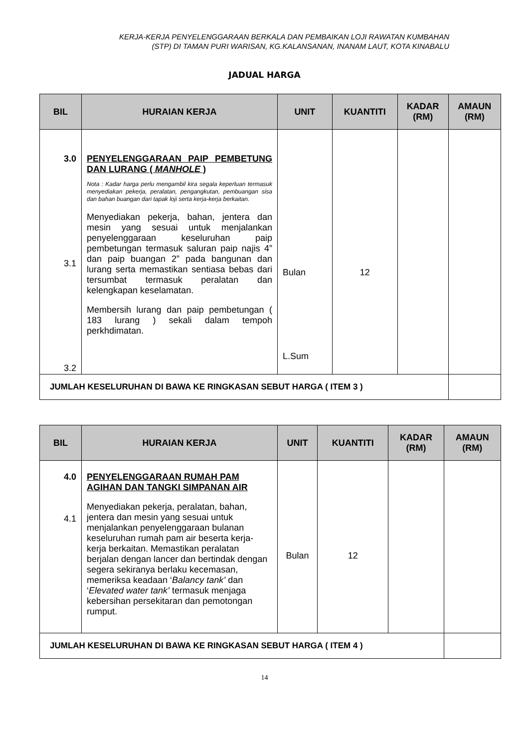KERJA-KERJA PENYELENGGARAAN BERKALA DAN PEMBAIKAN LOJI RAWATAN KUMBAHAN
(STP) DI TAMAN PURI WARISAN, KG.KALANSANAN, INANAM LAUT, KOTA KINABALU
JADUAL HARGA
| BIL | HURAIAN KERJA | UNIT | KUANTITI | KADAR (RM) | AMAUN (RM) |
| --- | --- | --- | --- | --- | --- |
| 3.0 3.1 3.2 | PENYELENGGARAAN PAIP PEMBETUNG DAN LURANG ( MANHOLE ) Nota : Kadar harga perlu mengambil kira segala keperluan termasuk menyediakan pekerja, peralatan, pengangkutan, pembuangan sisa dan bahan buangan dari tapak loji serta kerja-kerja berkaitan. Menyediakan pekerja, bahan, jentera dan mesin yang sesuai untuk menjalankan penyelenggaraan keseluruhan paip pembetungan termasuk saluran paip najis 4” dan paip buangan 2” pada bangunan dan lurang serta memastikan sentiasa bebas dari tersumbat termasuk peralatan dan kelengkapan keselamatan. Membersih lurang dan paip pembetungan ( 183 lurang ) sekali dalam tempoh perkhdimatan. | Bulan L.Sum | 12 | | |
| JUMLAH KESELURUHAN DI BAWA KE RINGKASAN SEBUT HARGA ( ITEM 3 ) | | | | | |
| BIL | HURAIAN KERJA | UNIT | KUANTITI | KADAR (RM) | AMAUN (RM) |
| --- | --- | --- | --- | --- | --- |
| 4.0 4.1 | PENYELENGGARAAN RUMAH PAM AGIHAN DAN TANGKI SIMPANAN AIR Menyediakan pekerja, peralatan, bahan, jentera dan mesin yang sesuai untuk menjalankan penyelenggaraan bulanan keseluruhan rumah pam air beserta kerja-kerja berkaitan. Memastikan peralatan berjalan dengan lancer dan bertindak dengan segera sekiranya berlaku kecemasan, memeriksa keadaan ‘ Balancy tank’ dan ‘ Elevated water tank’ termasuk menjaga kebersihan persekitaran dan pemotongan rumput. | Bulan | 12 | | |
| JUMLAH KESELURUHAN DI BAWA KE RINGKASAN SEBUT HARGA ( ITEM 4 ) | | | | | |
14